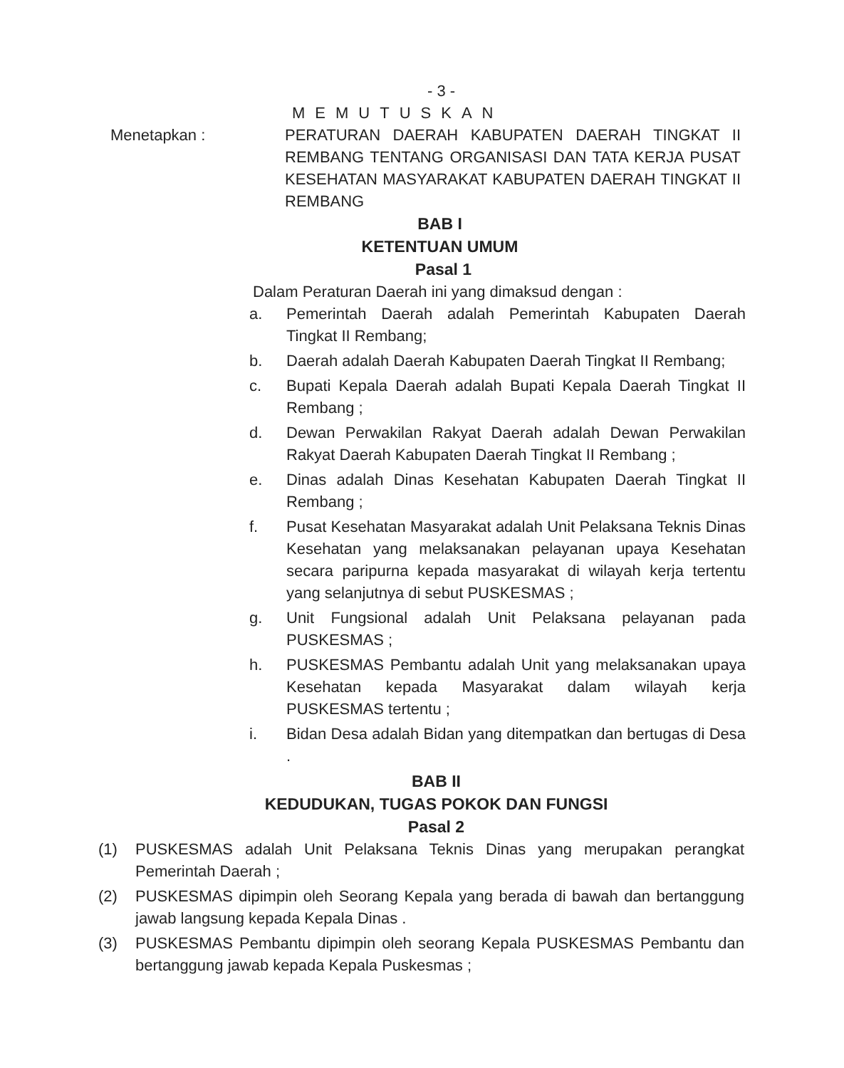- 3 -
MEMUTUSKAN
Menetapkan : PERATURAN DAERAH KABUPATEN DAERAH TINGKAT II REMBANG TENTANG ORGANISASI DAN TATA KERJA PUSAT KESEHATAN MASYARAKAT KABUPATEN DAERAH TINGKAT II REMBANG
BAB I
KETENTUAN UMUM
Pasal 1
Dalam Peraturan Daerah ini yang dimaksud dengan :
a. Pemerintah Daerah adalah Pemerintah Kabupaten Daerah Tingkat II Rembang;
b. Daerah adalah Daerah Kabupaten Daerah Tingkat II Rembang;
c. Bupati Kepala Daerah adalah Bupati Kepala Daerah Tingkat II Rembang ;
d. Dewan Perwakilan Rakyat Daerah adalah Dewan Perwakilan Rakyat Daerah Kabupaten Daerah Tingkat II Rembang ;
e. Dinas adalah Dinas Kesehatan Kabupaten Daerah Tingkat II Rembang ;
f. Pusat Kesehatan Masyarakat adalah Unit Pelaksana Teknis Dinas Kesehatan yang melaksanakan pelayanan upaya Kesehatan secara paripurna kepada masyarakat di wilayah kerja tertentu yang selanjutnya di sebut PUSKESMAS ;
g. Unit Fungsional adalah Unit Pelaksana pelayanan pada PUSKESMAS ;
h. PUSKESMAS Pembantu adalah Unit yang melaksanakan upaya Kesehatan kepada Masyarakat dalam wilayah kerja PUSKESMAS tertentu ;
i. Bidan Desa adalah Bidan yang ditempatkan dan bertugas di Desa .
BAB II
KEDUDUKAN, TUGAS POKOK DAN FUNGSI
Pasal 2
(1) PUSKESMAS adalah Unit Pelaksana Teknis Dinas yang merupakan perangkat Pemerintah Daerah ;
(2) PUSKESMAS dipimpin oleh Seorang Kepala yang berada di bawah dan bertanggung jawab langsung kepada Kepala Dinas .
(3) PUSKESMAS Pembantu dipimpin oleh seorang Kepala PUSKESMAS Pembantu dan bertanggung jawab kepada Kepala Puskesmas ;